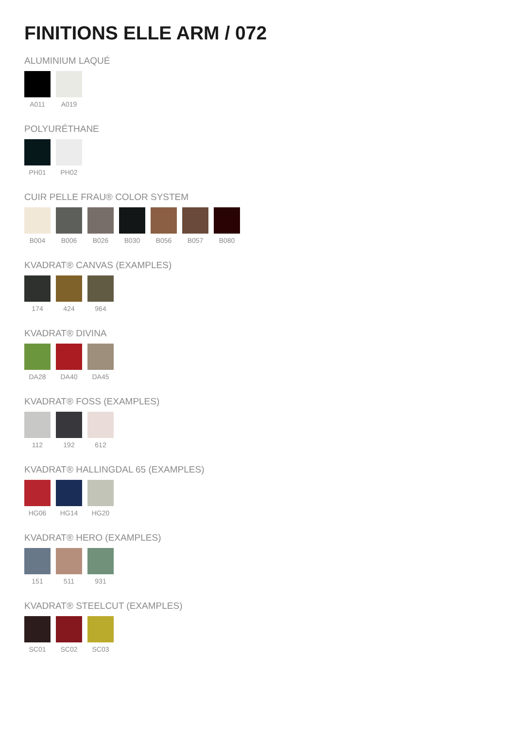FINITIONS ELLE ARM / 072
ALUMINIUM LAQUÉ
A011 A019
POLYURÉTHANE
PH01 PH02
CUIR PELLE FRAU® COLOR SYSTEM
B004 B006 B026 B030 B056 B057 B080
KVADRAT® CANVAS (EXAMPLES)
174 424 964
KVADRAT® DIVINA
DA28 DA40 DA45
KVADRAT® FOSS (EXAMPLES)
112 192 612
KVADRAT® HALLINGDAL 65 (EXAMPLES)
HG06 HG14 HG20
KVADRAT® HERO (EXAMPLES)
151 511 931
KVADRAT® STEELCUT (EXAMPLES)
SC01 SC02 SC03